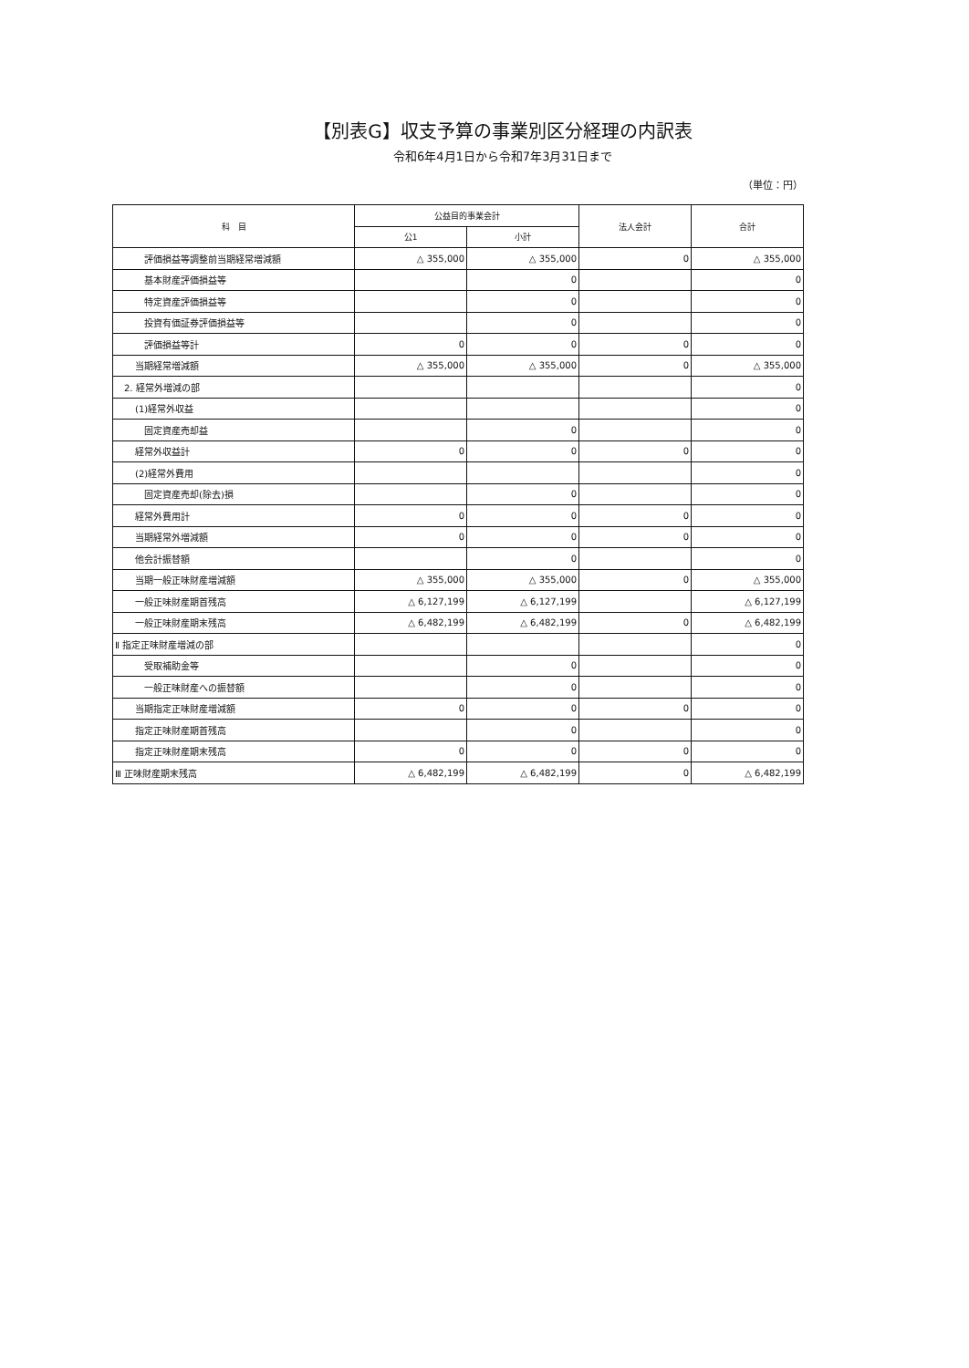【別表G】収支予算の事業別区分経理の内訳表
令和6年4月1日から令和7年3月31日まで
（単位：円）
| 科 目 | 公益目的事業会計 | | 法人会計 | 合計 |
| --- | --- | --- | --- | --- |
| | 公1 | 小計 | | |
| 評価損益等調整前当期経常増減額 | △ 355,000 | △ 355,000 | 0 | △ 355,000 |
| 基本財産評価損益等 | | 0 | | 0 |
| 特定資産評価損益等 | | 0 | | 0 |
| 投資有価証券評価損益等 | | 0 | | 0 |
| 評価損益等計 | 0 | 0 | 0 | 0 |
| 当期経常増減額 | △ 355,000 | △ 355,000 | 0 | △ 355,000 |
| 2. 経常外増減の部 | | | | 0 |
| (1)経常外収益 | | | | 0 |
| 固定資産売却益 | | 0 | | 0 |
| 経常外収益計 | 0 | 0 | 0 | 0 |
| (2)経常外費用 | | | | 0 |
| 固定資産売却(除去)損 | | 0 | | 0 |
| 経常外費用計 | 0 | 0 | 0 | 0 |
| 当期経常外増減額 | 0 | 0 | 0 | 0 |
| 他会計振替額 | | 0 | | 0 |
| 当期一般正味財産増減額 | △ 355,000 | △ 355,000 | 0 | △ 355,000 |
| 一般正味財産期首残高 | △ 6,127,199 | △ 6,127,199 | | △ 6,127,199 |
| 一般正味財産期末残高 | △ 6,482,199 | △ 6,482,199 | 0 | △ 6,482,199 |
| Ⅱ 指定正味財産増減の部 | | | | 0 |
| 受取補助金等 | | 0 | | 0 |
| 一般正味財産への振替額 | | 0 | | 0 |
| 当期指定正味財産増減額 | 0 | 0 | 0 | 0 |
| 指定正味財産期首残高 | | 0 | | 0 |
| 指定正味財産期末残高 | 0 | 0 | 0 | 0 |
| Ⅲ 正味財産期末残高 | △ 6,482,199 | △ 6,482,199 | 0 | △ 6,482,199 |